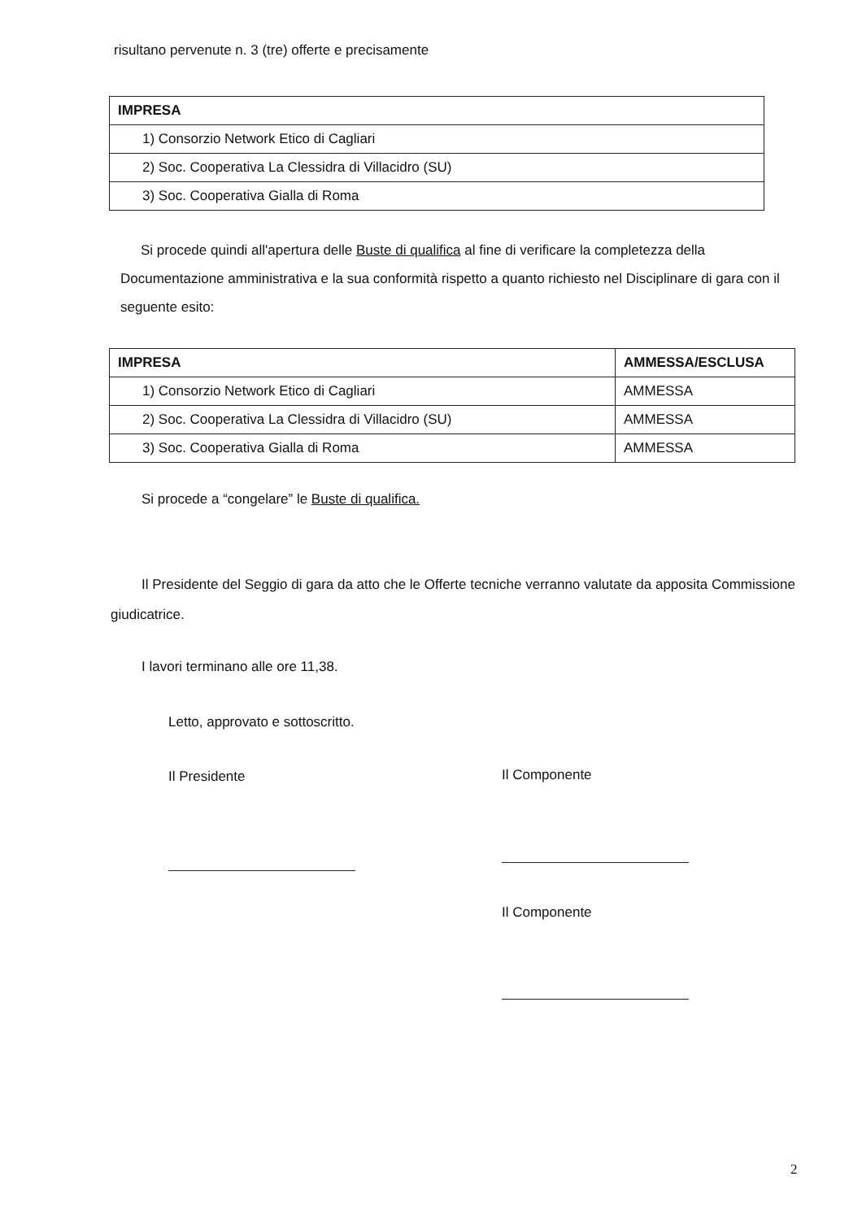risultano pervenute n. 3 (tre) offerte e precisamente
| IMPRESA |
| --- |
| 1) Consorzio Network Etico di Cagliari |
| 2) Soc. Cooperativa La Clessidra di Villacidro (SU) |
| 3) Soc. Cooperativa Gialla di Roma |
Si procede quindi all'apertura delle Buste di qualifica al fine di verificare la completezza della Documentazione amministrativa e la sua conformità rispetto a quanto richiesto nel Disciplinare di gara con il seguente esito:
| IMPRESA | AMMESSA/ESCLUSA |
| --- | --- |
| 1) Consorzio Network Etico di Cagliari | AMMESSA |
| 2) Soc. Cooperativa La Clessidra di Villacidro (SU) | AMMESSA |
| 3) Soc. Cooperativa Gialla di Roma | AMMESSA |
Si procede a “congelare” le Buste di qualifica.
Il Presidente del Seggio di gara da atto che le Offerte tecniche verranno valutate da apposita Commissione giudicatrice.
I lavori terminano alle ore 11,38.
Letto, approvato e sottoscritto.
Il Presidente Il Componente
Il Componente
2